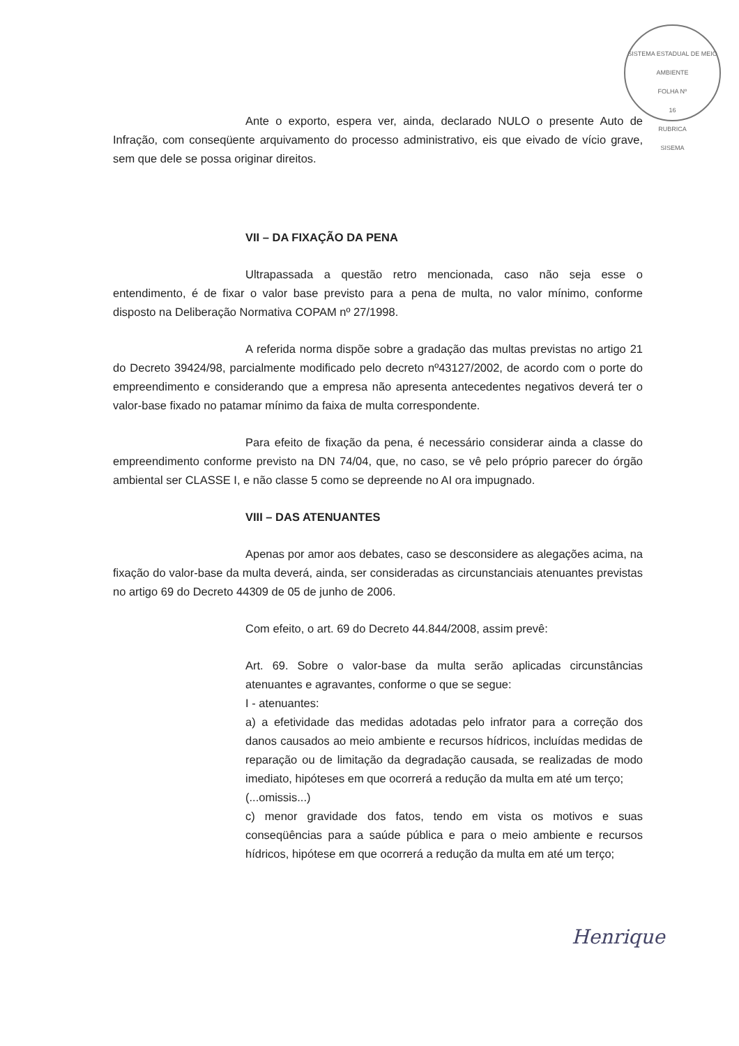SISTEMA ESTADUAL DE MEIO AMBIENTE
FOLHA Nº
16
RUBRICA
SISEMA
Ante o exporto, espera ver, ainda, declarado NULO o presente Auto de Infração, com conseqüente arquivamento do processo administrativo, eis que eivado de vício grave, sem que dele se possa originar direitos.
VII – DA FIXAÇÃO DA PENA
Ultrapassada a questão retro mencionada, caso não seja esse o entendimento, é de fixar o valor base previsto para a pena de multa, no valor mínimo, conforme disposto na Deliberação Normativa COPAM nº 27/1998.
A referida norma dispõe sobre a gradação das multas previstas no artigo 21 do Decreto 39424/98, parcialmente modificado pelo decreto nº43127/2002, de acordo com o porte do empreendimento e considerando que a empresa não apresenta antecedentes negativos deverá ter o valor-base fixado no patamar mínimo da faixa de multa correspondente.
Para efeito de fixação da pena, é necessário considerar ainda a classe do empreendimento conforme previsto na DN 74/04, que, no caso, se vê pelo próprio parecer do órgão ambiental ser CLASSE I, e não classe 5 como se depreende no AI ora impugnado.
VIII – DAS ATENUANTES
Apenas por amor aos debates, caso se desconsidere as alegações acima, na fixação do valor-base da multa deverá, ainda, ser consideradas as circunstanciais atenuantes previstas no artigo 69 do Decreto 44309 de 05 de junho de 2006.
Com efeito, o art. 69 do Decreto 44.844/2008, assim prevê:
Art. 69. Sobre o valor-base da multa serão aplicadas circunstâncias atenuantes e agravantes, conforme o que se segue:
I - atenuantes:
a) a efetividade das medidas adotadas pelo infrator para a correção dos danos causados ao meio ambiente e recursos hídricos, incluídas medidas de reparação ou de limitação da degradação causada, se realizadas de modo imediato, hipóteses em que ocorrerá a redução da multa em até um terço;
(...omissis...)
c) menor gravidade dos fatos, tendo em vista os motivos e suas conseqüências para a saúde pública e para o meio ambiente e recursos hídricos, hipótese em que ocorrerá a redução da multa em até um terço;
Henrique